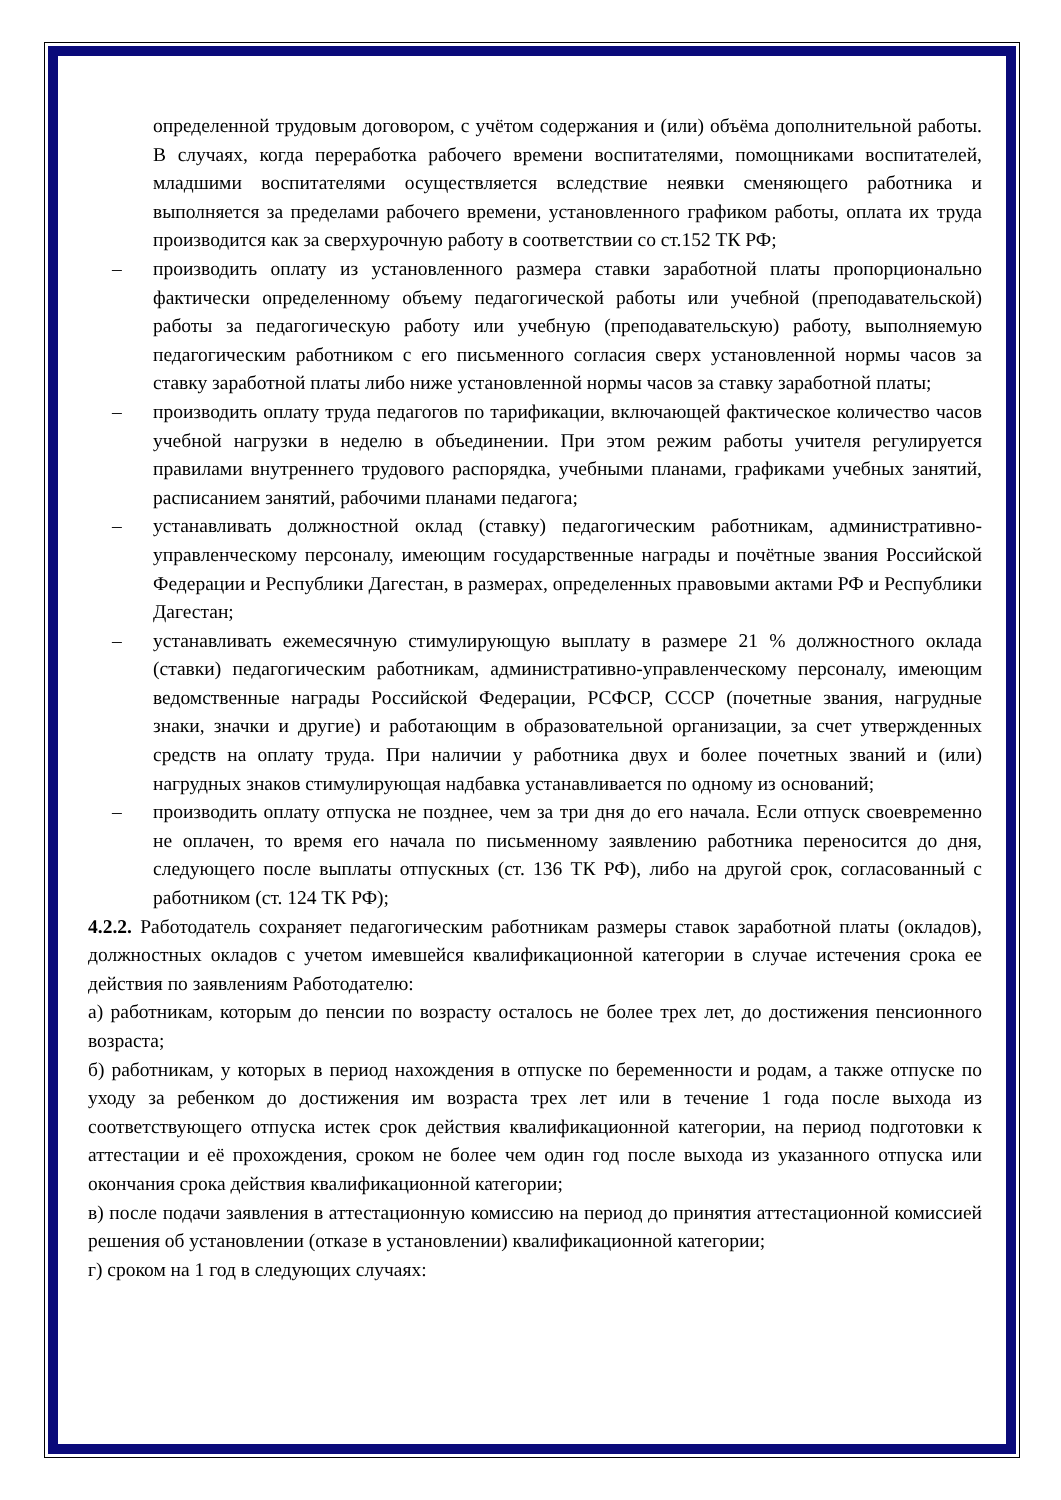определенной трудовым договором, с учётом содержания и (или) объёма дополнительной работы. В случаях, когда переработка рабочего времени воспитателями, помощниками воспитателей, младшими воспитателями осуществляется вследствие неявки сменяющего работника и выполняется за пределами рабочего времени, установленного графиком работы, оплата их труда производится как за сверхурочную работу в соответствии со ст.152 ТК РФ;
– производить оплату из установленного размера ставки заработной платы пропорционально фактически определенному объему педагогической работы или учебной (преподавательской) работы за педагогическую работу или учебную (преподавательскую) работу, выполняемую педагогическим работником с его письменного согласия сверх установленной нормы часов за ставку заработной платы либо ниже установленной нормы часов за ставку заработной платы;
– производить оплату труда педагогов по тарификации, включающей фактическое количество часов учебной нагрузки в неделю в объединении. При этом режим работы учителя регулируется правилами внутреннего трудового распорядка, учебными планами, графиками учебных занятий, расписанием занятий, рабочими планами педагога;
– устанавливать должностной оклад (ставку) педагогическим работникам, административно-управленческому персоналу, имеющим государственные награды и почётные звания Российской Федерации и Республики Дагестан, в размерах, определенных правовыми актами РФ и Республики Дагестан;
– устанавливать ежемесячную стимулирующую выплату в размере 21 % должностного оклада (ставки) педагогическим работникам, административно-управленческому персоналу, имеющим ведомственные награды Российской Федерации, РСФСР, СССР (почетные звания, нагрудные знаки, значки и другие) и работающим в образовательной организации, за счет утвержденных средств на оплату труда. При наличии у работника двух и более почетных званий и (или) нагрудных знаков стимулирующая надбавка устанавливается по одному из оснований;
– производить оплату отпуска не позднее, чем за три дня до его начала. Если отпуск своевременно не оплачен, то время его начала по письменному заявлению работника переносится до дня, следующего после выплаты отпускных (ст. 136 ТК РФ), либо на другой срок, согласованный с работником (ст. 124 ТК РФ);
4.2.2. Работодатель сохраняет педагогическим работникам размеры ставок заработной платы (окладов), должностных окладов с учетом имевшейся квалификационной категории в случае истечения срока ее действия по заявлениям Работодателю:
а) работникам, которым до пенсии по возрасту осталось не более трех лет, до достижения пенсионного возраста;
б) работникам, у которых в период нахождения в отпуске по беременности и родам, а также отпуске по уходу за ребенком до достижения им возраста трех лет или в течение 1 года после выхода из соответствующего отпуска истек срок действия квалификационной категории, на период подготовки к аттестации и её прохождения, сроком не более чем один год после выхода из указанного отпуска или окончания срока действия квалификационной категории;
в) после подачи заявления в аттестационную комиссию на период до принятия аттестационной комиссией решения об установлении (отказе в установлении) квалификационной категории;
г) сроком на 1 год в следующих случаях: